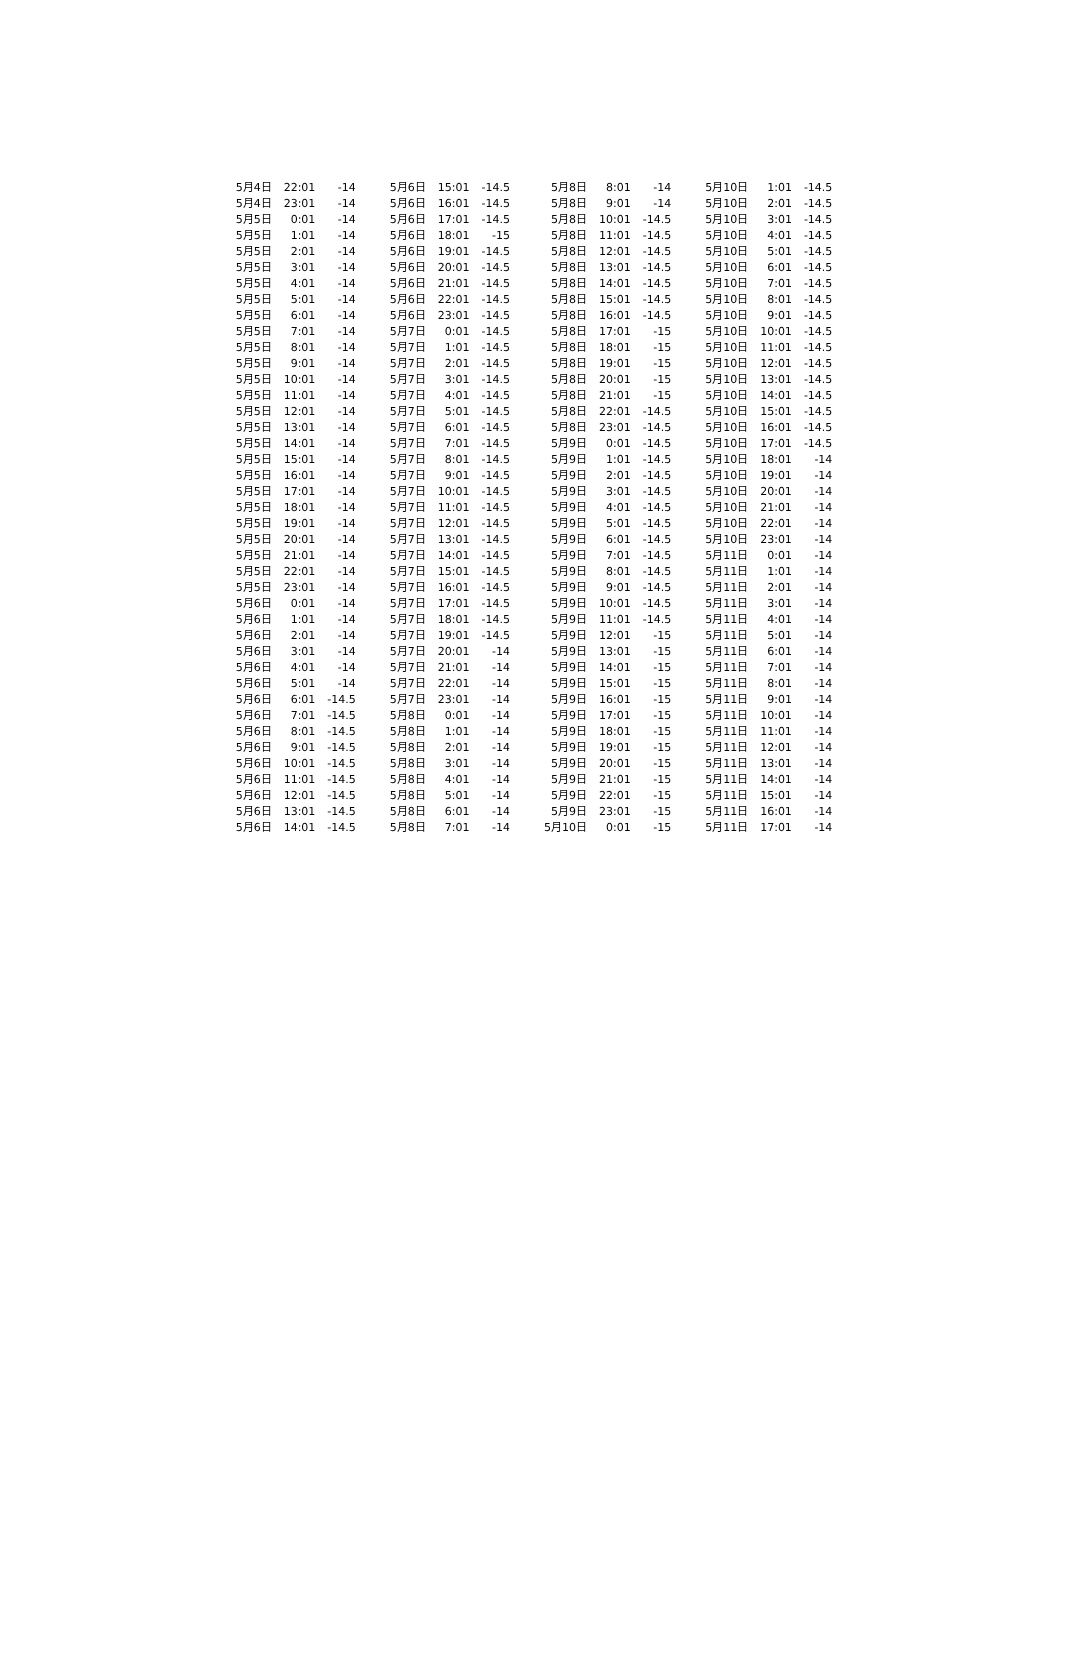| 5月4日 | 22:01 | -14 | 5月6日 | 15:01 | -14.5 | 5月8日 | 8:01 | -14 | 5月10日 | 1:01 | -14.5 |
| 5月4日 | 23:01 | -14 | 5月6日 | 16:01 | -14.5 | 5月8日 | 9:01 | -14 | 5月10日 | 2:01 | -14.5 |
| 5月5日 | 0:01 | -14 | 5月6日 | 17:01 | -14.5 | 5月8日 | 10:01 | -14.5 | 5月10日 | 3:01 | -14.5 |
| 5月5日 | 1:01 | -14 | 5月6日 | 18:01 | -15 | 5月8日 | 11:01 | -14.5 | 5月10日 | 4:01 | -14.5 |
| 5月5日 | 2:01 | -14 | 5月6日 | 19:01 | -14.5 | 5月8日 | 12:01 | -14.5 | 5月10日 | 5:01 | -14.5 |
| 5月5日 | 3:01 | -14 | 5月6日 | 20:01 | -14.5 | 5月8日 | 13:01 | -14.5 | 5月10日 | 6:01 | -14.5 |
| 5月5日 | 4:01 | -14 | 5月6日 | 21:01 | -14.5 | 5月8日 | 14:01 | -14.5 | 5月10日 | 7:01 | -14.5 |
| 5月5日 | 5:01 | -14 | 5月6日 | 22:01 | -14.5 | 5月8日 | 15:01 | -14.5 | 5月10日 | 8:01 | -14.5 |
| 5月5日 | 6:01 | -14 | 5月6日 | 23:01 | -14.5 | 5月8日 | 16:01 | -14.5 | 5月10日 | 9:01 | -14.5 |
| 5月5日 | 7:01 | -14 | 5月7日 | 0:01 | -14.5 | 5月8日 | 17:01 | -15 | 5月10日 | 10:01 | -14.5 |
| 5月5日 | 8:01 | -14 | 5月7日 | 1:01 | -14.5 | 5月8日 | 18:01 | -15 | 5月10日 | 11:01 | -14.5 |
| 5月5日 | 9:01 | -14 | 5月7日 | 2:01 | -14.5 | 5月8日 | 19:01 | -15 | 5月10日 | 12:01 | -14.5 |
| 5月5日 | 10:01 | -14 | 5月7日 | 3:01 | -14.5 | 5月8日 | 20:01 | -15 | 5月10日 | 13:01 | -14.5 |
| 5月5日 | 11:01 | -14 | 5月7日 | 4:01 | -14.5 | 5月8日 | 21:01 | -15 | 5月10日 | 14:01 | -14.5 |
| 5月5日 | 12:01 | -14 | 5月7日 | 5:01 | -14.5 | 5月8日 | 22:01 | -14.5 | 5月10日 | 15:01 | -14.5 |
| 5月5日 | 13:01 | -14 | 5月7日 | 6:01 | -14.5 | 5月8日 | 23:01 | -14.5 | 5月10日 | 16:01 | -14.5 |
| 5月5日 | 14:01 | -14 | 5月7日 | 7:01 | -14.5 | 5月9日 | 0:01 | -14.5 | 5月10日 | 17:01 | -14.5 |
| 5月5日 | 15:01 | -14 | 5月7日 | 8:01 | -14.5 | 5月9日 | 1:01 | -14.5 | 5月10日 | 18:01 | -14 |
| 5月5日 | 16:01 | -14 | 5月7日 | 9:01 | -14.5 | 5月9日 | 2:01 | -14.5 | 5月10日 | 19:01 | -14 |
| 5月5日 | 17:01 | -14 | 5月7日 | 10:01 | -14.5 | 5月9日 | 3:01 | -14.5 | 5月10日 | 20:01 | -14 |
| 5月5日 | 18:01 | -14 | 5月7日 | 11:01 | -14.5 | 5月9日 | 4:01 | -14.5 | 5月10日 | 21:01 | -14 |
| 5月5日 | 19:01 | -14 | 5月7日 | 12:01 | -14.5 | 5月9日 | 5:01 | -14.5 | 5月10日 | 22:01 | -14 |
| 5月5日 | 20:01 | -14 | 5月7日 | 13:01 | -14.5 | 5月9日 | 6:01 | -14.5 | 5月10日 | 23:01 | -14 |
| 5月5日 | 21:01 | -14 | 5月7日 | 14:01 | -14.5 | 5月9日 | 7:01 | -14.5 | 5月11日 | 0:01 | -14 |
| 5月5日 | 22:01 | -14 | 5月7日 | 15:01 | -14.5 | 5月9日 | 8:01 | -14.5 | 5月11日 | 1:01 | -14 |
| 5月5日 | 23:01 | -14 | 5月7日 | 16:01 | -14.5 | 5月9日 | 9:01 | -14.5 | 5月11日 | 2:01 | -14 |
| 5月6日 | 0:01 | -14 | 5月7日 | 17:01 | -14.5 | 5月9日 | 10:01 | -14.5 | 5月11日 | 3:01 | -14 |
| 5月6日 | 1:01 | -14 | 5月7日 | 18:01 | -14.5 | 5月9日 | 11:01 | -14.5 | 5月11日 | 4:01 | -14 |
| 5月6日 | 2:01 | -14 | 5月7日 | 19:01 | -14.5 | 5月9日 | 12:01 | -15 | 5月11日 | 5:01 | -14 |
| 5月6日 | 3:01 | -14 | 5月7日 | 20:01 | -14 | 5月9日 | 13:01 | -15 | 5月11日 | 6:01 | -14 |
| 5月6日 | 4:01 | -14 | 5月7日 | 21:01 | -14 | 5月9日 | 14:01 | -15 | 5月11日 | 7:01 | -14 |
| 5月6日 | 5:01 | -14 | 5月7日 | 22:01 | -14 | 5月9日 | 15:01 | -15 | 5月11日 | 8:01 | -14 |
| 5月6日 | 6:01 | -14.5 | 5月7日 | 23:01 | -14 | 5月9日 | 16:01 | -15 | 5月11日 | 9:01 | -14 |
| 5月6日 | 7:01 | -14.5 | 5月8日 | 0:01 | -14 | 5月9日 | 17:01 | -15 | 5月11日 | 10:01 | -14 |
| 5月6日 | 8:01 | -14.5 | 5月8日 | 1:01 | -14 | 5月9日 | 18:01 | -15 | 5月11日 | 11:01 | -14 |
| 5月6日 | 9:01 | -14.5 | 5月8日 | 2:01 | -14 | 5月9日 | 19:01 | -15 | 5月11日 | 12:01 | -14 |
| 5月6日 | 10:01 | -14.5 | 5月8日 | 3:01 | -14 | 5月9日 | 20:01 | -15 | 5月11日 | 13:01 | -14 |
| 5月6日 | 11:01 | -14.5 | 5月8日 | 4:01 | -14 | 5月9日 | 21:01 | -15 | 5月11日 | 14:01 | -14 |
| 5月6日 | 12:01 | -14.5 | 5月8日 | 5:01 | -14 | 5月9日 | 22:01 | -15 | 5月11日 | 15:01 | -14 |
| 5月6日 | 13:01 | -14.5 | 5月8日 | 6:01 | -14 | 5月9日 | 23:01 | -15 | 5月11日 | 16:01 | -14 |
| 5月6日 | 14:01 | -14.5 | 5月8日 | 7:01 | -14 | 5月10日 | 0:01 | -15 | 5月11日 | 17:01 | -14 |